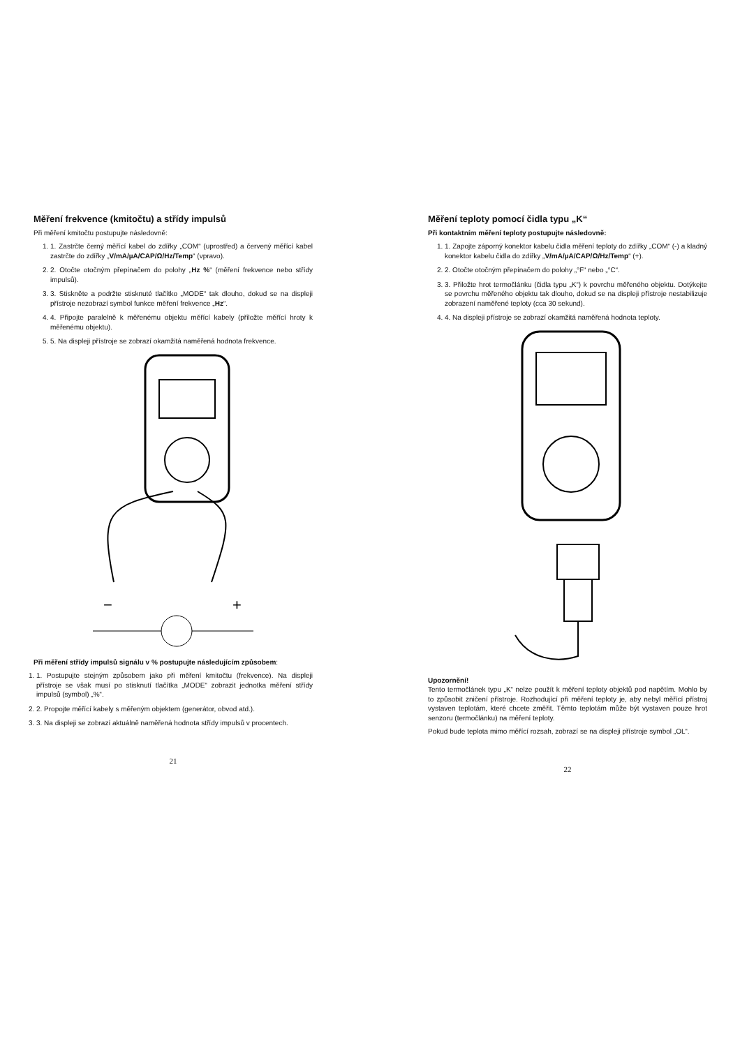Měření frekvence (kmitočtu) a střídy impulsů
Při měření kmitočtu postupujte následovně:
1. 1. Zastrčte černý měřící kabel do zdířky „COM“ (uprostřed) a červený měřící kabel zastrčte do zdířky „V/mA/µA/CAP/Ω/Hz/Temp“ (vpravo).
2. 2. Otočte otočným přepínačem do polohy „Hz %“ (měření frekvence nebo střídy impulsů).
3. 3. Stiskněte a podržte stisknuté tlačítko „MODE“ tak dlouho, dokud se na displeji přístroje nezobrazí symbol funkce měření frekvence „Hz“.
4. 4. Připojte paralelně k měřenému objektu měřící kabely (přiložte měřící hroty k měřenému objektu).
5. 5. Na displeji přístroje se zobrazí okamžitá naměřená hodnota frekvence.
−
+
Při měření střídy impulsů signálu v % postupujte následujícím způsobem:
1. 1. Postupujte stejným způsobem jako při měření kmitočtu (frekvence). Na displeji přístroje se však musí po stisknutí tlačítka „MODE“ zobrazit jednotka měření střídy impulsů (symbol) „%“.
2. 2. Propojte měřící kabely s měřeným objektem (generátor, obvod atd.).
3. 3. Na displeji se zobrazí aktuálně naměřená hodnota střídy impulsů v procentech.
21
Měření teploty pomocí čidla typu „K“
Při kontaktním měření teploty postupujte následovně:
1. 1. Zapojte záporný konektor kabelu čidla měření teploty do zdířky „COM“ (-) a kladný konektor kabelu čidla do zdířky „V/mA/µA/CAP/Ω/Hz/Temp“ (+).
2. 2. Otočte otočným přepínačem do polohy „°F“ nebo „°C“.
3. 3. Přiložte hrot termočlánku (čidla typu „K“) k povrchu měřeného objektu. Dotýkejte se povrchu měřeného objektu tak dlouho, dokud se na displeji přístroje nestabilizuje zobrazení naměřené teploty (cca 30 sekund).
4. 4. Na displeji přístroje se zobrazí okamžitá naměřená hodnota teploty.
Upozornění!
Tento termočlánek typu „K“ nelze použít k měření teploty objektů pod napětím. Mohlo by to způsobit zničení přístroje. Rozhodující při měření teploty je, aby nebyl měřící přístroj vystaven teplotám, které chcete změřit. Těmto teplotám může být vystaven pouze hrot senzoru (termočlánku) na měření teploty.
Pokud bude teplota mimo měřící rozsah, zobrazí se na displeji přístroje symbol „OL“.
22